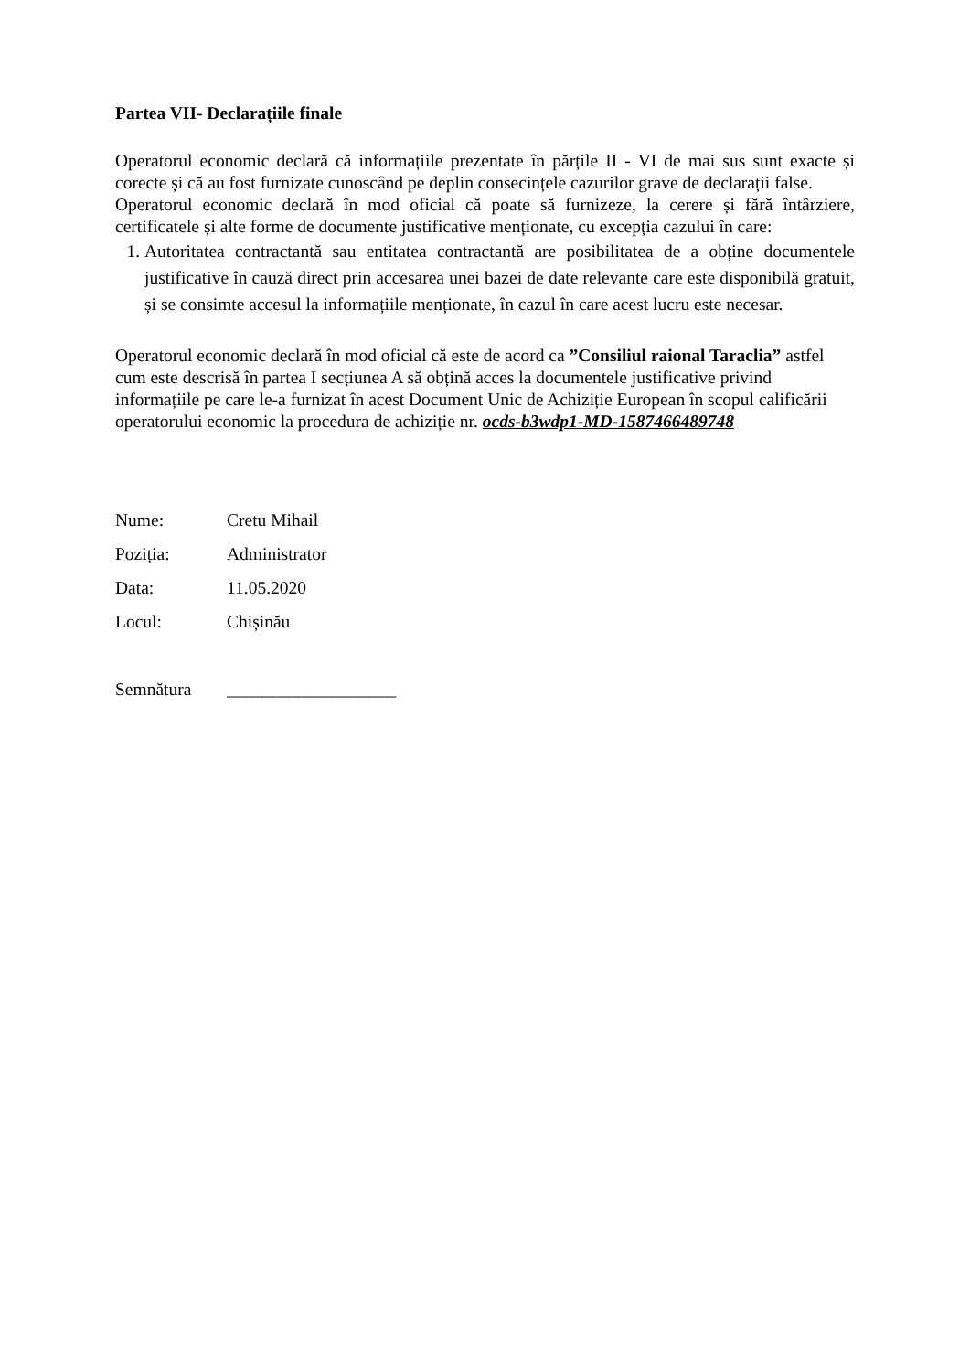Partea VII- Declarațiile finale
Operatorul economic declară că informațiile prezentate în părțile II - VI de mai sus sunt exacte și corecte și că au fost furnizate cunoscând pe deplin consecințele cazurilor grave de declarații false.
Operatorul economic declară în mod oficial că poate să furnizeze, la cerere și fără întârziere, certificatele și alte forme de documente justificative menționate, cu excepția cazului în care:
1. Autoritatea contractantă sau entitatea contractantă are posibilitatea de a obține documentele justificative în cauză direct prin accesarea unei bazei de date relevante care este disponibilă gratuit, și se consimte accesul la informațiile menționate, în cazul în care acest lucru este necesar.
Operatorul economic declară în mod oficial că este de acord ca ”Consiliul raional Taraclia” astfel cum este descrisă în partea I secțiunea A să obțină acces la documentele justificative privind informațiile pe care le-a furnizat în acest Document Unic de Achiziție European în scopul calificării operatorului economic la procedura de achiziție nr. ocds-b3wdp1-MD-1587466489748
Nume: Cretu Mihail
Poziția: Administrator
Data: 11.05.2020
Locul: Chișinău
Semnătura ___________________